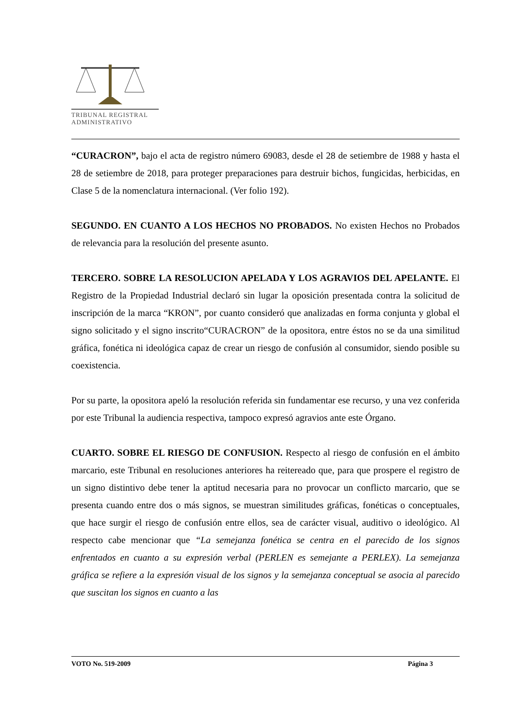TRIBUNAL REGISTRAL
ADMINISTRATIVO
“CURACRON”, bajo el acta de registro número 69083, desde el 28 de setiembre de 1988 y hasta el 28 de setiembre de 2018, para proteger preparaciones para destruir bichos, fungicidas, herbicidas, en Clase 5 de la nomenclatura internacional. (Ver folio 192).
SEGUNDO. EN CUANTO A LOS HECHOS NO PROBADOS. No existen Hechos no Probados de relevancia para la resolución del presente asunto.
TERCERO. SOBRE LA RESOLUCION APELADA Y LOS AGRAVIOS DEL APELANTE. El Registro de la Propiedad Industrial declaró sin lugar la oposición presentada contra la solicitud de inscripción de la marca “KRON”, por cuanto consideró que analizadas en forma conjunta y global el signo solicitado y el signo inscrito“CURACRON” de la opositora, entre éstos no se da una similitud gráfica, fonética ni ideológica capaz de crear un riesgo de confusión al consumidor, siendo posible su coexistencia.
Por su parte, la opositora apeló la resolución referida sin fundamentar ese recurso, y una vez conferida por este Tribunal la audiencia respectiva, tampoco expresó agravios ante este Órgano.
CUARTO. SOBRE EL RIESGO DE CONFUSION. Respecto al riesgo de confusión en el ámbito marcario, este Tribunal en resoluciones anteriores ha reitereado que, para que prospere el registro de un signo distintivo debe tener la aptitud necesaria para no provocar un conflicto marcario, que se presenta cuando entre dos o más signos, se muestran similitudes gráficas, fonéticas o conceptuales, que hace surgir el riesgo de confusión entre ellos, sea de carácter visual, auditivo o ideológico. Al respecto cabe mencionar que “La semejanza fonética se centra en el parecido de los signos enfrentados en cuanto a su expresión verbal (PERLEN es semejante a PERLEX). La semejanza gráfica se refiere a la expresión visual de los signos y la semejanza conceptual se asocia al parecido que suscitan los signos en cuanto a las
VOTO No. 519-2009 Página 3